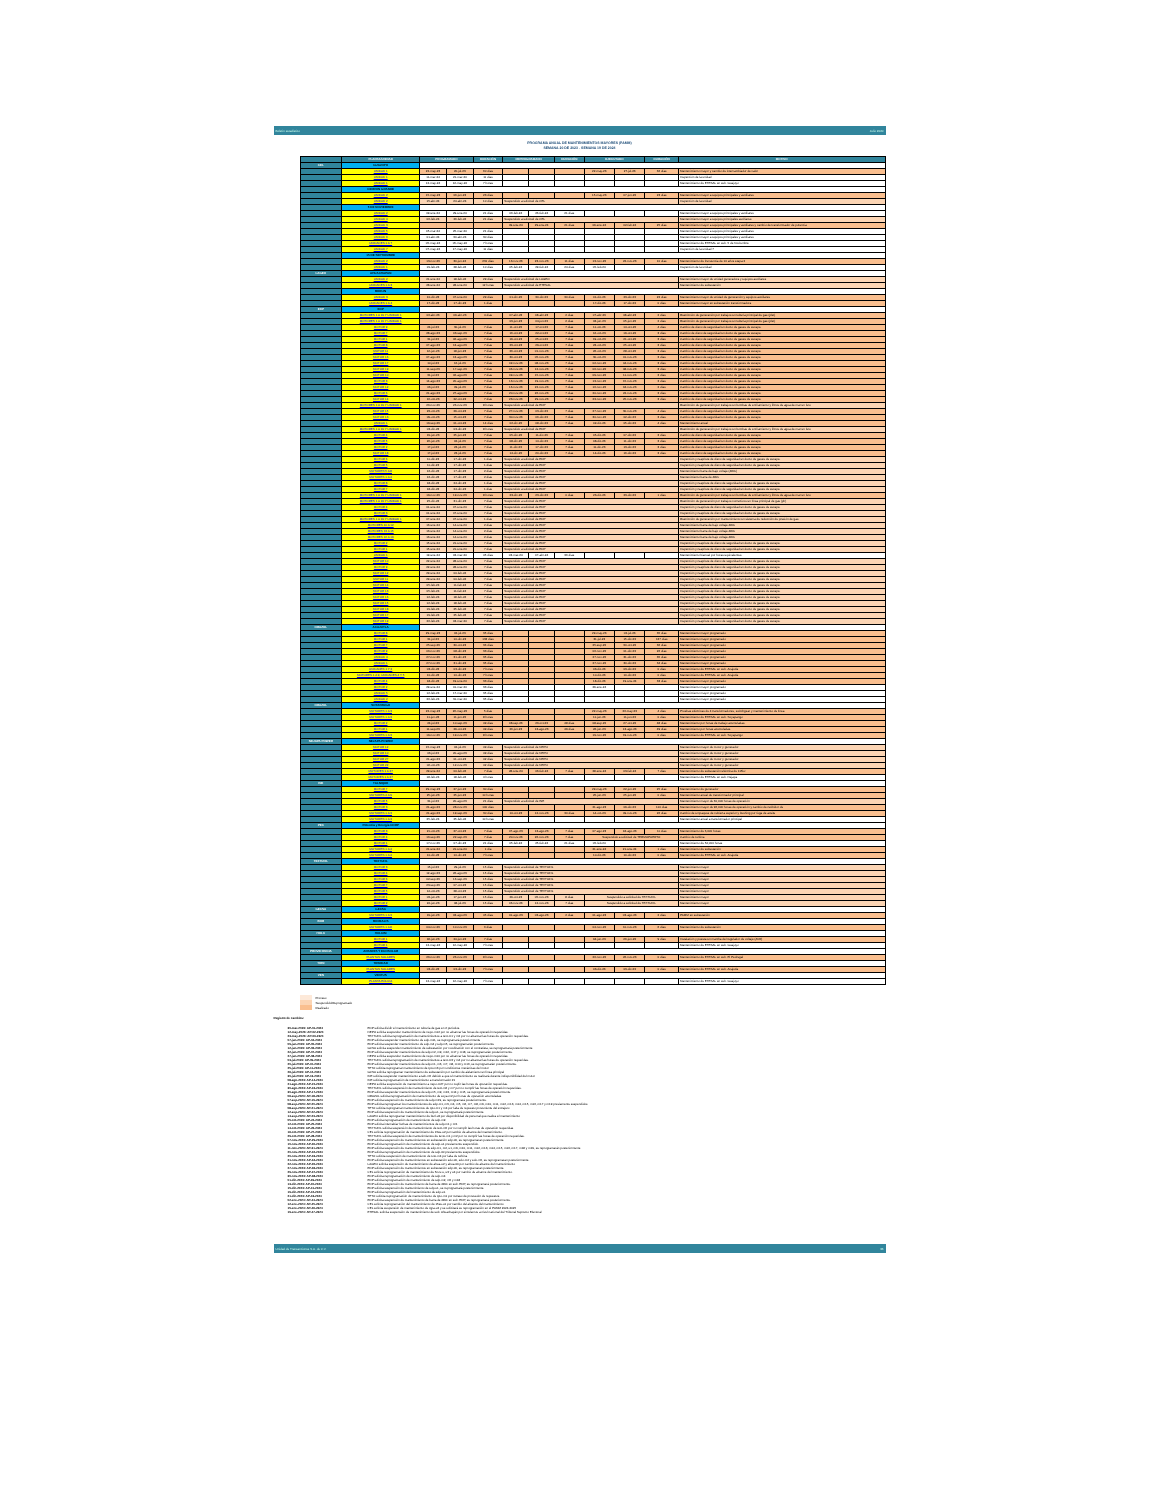Boletín estadístico Julio 2020
PROGRAMA ANUAL DE MANTENIMIENTOS MAYORES (PAMM)
SEMANA 20 DE 2023 - SEMANA 19 DE 2024
| | PLANTA/UNIDAD | PROGRAMADO | | DURACIÓN | REPROGRAMADO | | DURACIÓN | EJECUTADO | | DURACIÓN | MOTIVO |
| --- | --- | --- | --- | --- | --- | --- | --- | --- | --- | --- | --- |
| CEL | GUAJOYO | | | | | | | | | | |
| | UNIDAD 1 | 22-may-23 | 20-jul-23 | 60 días | | | | 22-may-23 | 27-jul-23 | 66 días | Mantenimiento mayor y cambio de intercambiador de calor |
| | UNIDAD 1 | 11-mar-24 | 21-mar-24 | 11 días | | | | | | | Inspección de la unidad |
| | UNIDAD 1 | 12-may-24 | 12-may-24 | 7 horas | | | | | | | Mantenimiento de ETESAL en sub. Guajoyo |
| | CERRON GRANDE | | | | | | | | | | |
| | UNIDAD 2 | 15-may-23 | 06-jun-23 | 23 días | | | | 15-may-23 | 07-jun-23 | 23 días | Mantenimiento mayor a equipos principales y auxiliares |
| | UNIDAD 2 | 15-abr-24 | 24-abr-24 | 10 días | Suspendido a solicitud de CEL | | | | | | Inspección de la unidad |
| | 5 DE NOVIEMBRE | | | | | | | | | | |
| | UNIDAD 2 | 09-ene-24 | 29-ene-24 | 21 días | 06-feb-24 | 26-feb-24 | 21 días | | | | Mantenimiento mayor a equipos principales y auxiliares |
| | UNIDAD 4 | 06-feb-24 | 26-feb-24 | 21 días | Suspendido a solicitud de CEL | | | | | | Mantenimiento mayor a equipos principales auxiliares |
| | UNIDAD 3 | | | | 09-ene-24 | 29-ene-24 | 21 días | 09-ene-24 | 02-feb-24 | 25 días | Mantenimiento mayor a equipos principales y auxiliares y cambio de transformador de potencia |
| | UNIDAD 5 | 05-mar-24 | 25-mar-24 | 21 días | | | | | | | Mantenimiento mayor a equipos principales y auxiliares |
| | UNIDAD 6 | 01-abr-24 | 30-abr-24 | 30 días | | | | | | | Mantenimiento mayor a equipos principales y auxiliares |
| | UNIDADES 1 A 7 | 05-may-24 | 05-may-24 | 7 horas | | | | | | | Mantenimiento de ETESAL en sub. 5 de Noviembre |
| | UNIDAD 7 | 07-may-24 | 17-may-24 | 11 días | | | | | | | Inspección de la unidad 7 |
| | 15 DE SEPTIEMBRE | | | | | | | | | | |
| | UNIDAD 2 | 13-nov-23 | 30-jun-24 | 231 días | 13-nov-23 | 23-nov-23 | 11 días | 13-nov-23 | 22-nov-23 | 10 días | Mantenimiento de frecuencia de 10 años etapa 2 |
| | UNIDAD 1 | 19-feb-24 | 28-feb-24 | 10 días | 05-feb-24 | 29-feb-24 | 24 días | 05-feb-24 | | | Inspección de la unidad |
| LAGEO | AHUACHAPAN | | | | | | | | | | |
| | UNIDAD 2 | 21-ene-24 | 18-feb-24 | 29 días | Suspendido a solicitud de LAGEO | | | | | | Mantenimiento mayor de unidad generadora y equipos auxiliares |
| | UNIDADES 1 A 3 | 28-ene-24 | 28-ene-24 | 12 horas | Suspendido a solicitud de ETESAL | | | | | | Mantenimiento de subestación |
| | BERLIN | | | | | | | | | | |
| | UNIDAD 3 | 10-dic-23 | 07-ene-24 | 29 días | 01-dic-23 | 30-dic-23 | 30 días | 01-dic-23 | 23-dic-23 | 22 días | Mantenimiento mayor de unidad de generación y equipos auxiliares |
| | UNIDADES 1 A 4 | 17-dic-23 | 17-dic-23 | 1 días | | | | 17-dic-23 | 17-dic-23 | 0 días | Mantenimiento mayor en subestación transformadora |
| EDP | EDP | | | | | | | | | | |
| | MOTORES 1 A 19 Y UNIDAD 1 | 06-abr-23 | 09-abr-23 | 4 días | 07-abr-23 | 08-abr-23 | 2 días | 07-abr-23 | 08-abr-23 | 2 días | Restricción de generación por trabajos en tubería principal de gas (plet) |
| | MOTORES 1 A 19 Y UNIDAD 1 | | | | 03-jun-23 | 04-jun-23 | 2 días | 03-jun-23 | 05-jun-23 | 2 días | Restricción de generación por trabajos en tubería principal de gas (plet) |
| | MOTOR 9 | 24-jul-23 | 30-jul-23 | 7 días | 11-oct-23 | 17-oct-23 | 7 días | 11-oct-23 | 14-oct-23 | 4 días | Cambio de disco de seguridad en ducto de gases de escape. |
| | MOTOR 7 | 28-ago-23 | 03-sep-23 | 7 días | 16-oct-23 | 22-oct-23 | 7 días | 16-oct-23 | 19-oct-23 | 3 días | Cambio de disco de seguridad en ducto de gases de escape. |
| | MOTOR 1 | 31-jul-23 | 06-ago-23 | 7 días | 19-oct-23 | 25-oct-23 | 7 días | 19-oct-23 | 21-oct-23 | 3 días | Cambio de disco de seguridad en ducto de gases de escape. |
| | MOTOR 8 | 07-ago-23 | 13-ago-23 | 7 días | 23-oct-23 | 29-oct-23 | 7 días | 23-oct-23 | 25-oct-23 | 3 días | Cambio de disco de seguridad en ducto de gases de escape. |
| | MOTOR 11 | 12-jun-23 | 18-jun-23 | 7 días | 26-oct-23 | 01-nov-23 | 7 días | 26-oct-23 | 28-oct-23 | 3 días | Cambio de disco de seguridad en ducto de gases de escape. |
| | MOTOR 16 | 07-ago-23 | 13-ago-23 | 7 días | 30-oct-23 | 05-nov-23 | 7 días | 30-oct-23 | 01-nov-23 | 3 días | Cambio de disco de seguridad en ducto de gases de escape. |
| | MOTOR 17 | 10-jul-23 | 16-jul-23 | 7 días | 02-nov-23 | 08-nov-23 | 7 días | 02-nov-23 | 04-nov-23 | 3 días | Cambio de disco de seguridad en ducto de gases de escape. |
| | MOTOR 19 | 11-sep-23 | 17-sep-23 | 7 días | 06-nov-23 | 12-nov-23 | 7 días | 06-nov-23 | 08-nov-23 | 3 días | Cambio de disco de seguridad en ducto de gases de escape. |
| | MOTOR 10 | 31-jul-23 | 06-ago-23 | 7 días | 09-nov-23 | 15-nov-23 | 7 días | 09-nov-23 | 11-nov-23 | 3 días | Cambio de disco de seguridad en ducto de gases de escape. |
| | MOTOR 3 | 14-ago-23 | 20-ago-23 | 7 días | 13-nov-23 | 19-nov-23 | 7 días | 13-nov-23 | 15-nov-23 | 3 días | Cambio de disco de seguridad en ducto de gases de escape. |
| | MOTOR 12 | 03-jul-23 | 09-jul-23 | 7 días | 16-nov-23 | 22-nov-23 | 7 días | 16-nov-23 | 18-nov-23 | 2 días | Cambio de disco de seguridad en ducto de gases de escape. |
| | MOTOR 6 | 21-ago-23 | 27-ago-23 | 7 días | 20-nov-23 | 26-nov-23 | 7 días | 20-nov-23 | 22-nov-23 | 3 días | Cambio de disco de seguridad en ducto de gases de escape. |
| | MOTOR 14 | 16-oct-23 | 22-oct-23 | 7 días | 23-nov-23 | 29-nov-23 | 7 días | 23-nov-23 | 25-nov-23 | 3 días | Cambio de disco de seguridad en ducto de gases de escape. |
| | MOTORES 1 A 19 Y UNIDAD 1 | 26-nov-23 | 26-nov-23 | 8 horas | Suspendido a solicitud de EDP | | | | | | Restricción de generación por trabajos en bombas de enfriamiento y filtros de agua de mar en fsru |
| | MOTOR 15 | 23-oct-23 | 29-oct-23 | 7 días | 27-nov-23 | 03-dic-23 | 7 días | 27-nov-23 | 30-nov-23 | 4 días | Cambio de disco de seguridad en ducto de gases de escape. |
| | MOTOR 13 | 09-oct-23 | 15-oct-23 | 7 días | 30-nov-23 | 06-dic-23 | 7 días | 30-nov-23 | 02-dic-23 | 3 días | Cambio de disco de seguridad en ducto de gases de escape. |
| | UNIDAD 1 | 19-sep-23 | 01-oct-23 | 14 días | 02-dic-23 | 08-dic-23 | 7 días | 02-dic-23 | 05-dic-23 | 4 días | Mantenimiento anual |
| | MOTORES 1 A 19 Y UNIDAD 1 | 03-dic-23 | 03-dic-23 | 8 horas | Suspendido a solicitud de EDP | | | | | | Restricción de generación por trabajos en bombas de enfriamiento y filtros de agua de mar en fsru |
| | MOTOR 4 | 19-jun-23 | 25-jun-23 | 7 días | 05-dic-23 | 11-dic-23 | 7 días | 05-dic-23 | 07-dic-23 | 3 días | Cambio de disco de seguridad en ducto de gases de escape. |
| | MOTOR 5 | 26-jun-23 | 02-jul-23 | 7 días | 08-dic-23 | 14-dic-23 | 7 días | 08-dic-23 | 11-dic-23 | 3 días | Cambio de disco de seguridad en ducto de gases de escape. |
| | MOTOR 2 | 17-jul-23 | 23-jul-23 | 7 días | 11-dic-23 | 17-dic-23 | 7 días | 11-dic-23 | 13-dic-23 | 3 días | Cambio de disco de seguridad en ducto de gases de escape. |
| | MOTOR 18 | 17-jul-23 | 23-jul-23 | 7 días | 14-dic-23 | 20-dic-23 | 7 días | 14-dic-23 | 16-dic-23 | 3 días | Cambio de disco de seguridad en ducto de gases de escape. |
| | MOTOR 6 | 11-dic-23 | 17-dic-23 | 1 días | Suspendido a solicitud de EDP | | | | | | Inspección y reapriete de disco de seguridad en ducto de gases de escape. |
| | MOTOR 5 | 11-dic-23 | 17-dic-23 | 1 días | Suspendido a solicitud de EDP | | | | | | Inspección y reapriete de disco de seguridad en ducto de gases de escape. |
| | MOTORES 5 A 8 | 16-dic-23 | 17-dic-23 | 2 días | Suspendido a solicitud de EDP | | | | | | Mantenimiento barra de bajo voltaje (480v) |
| | MOTORES 1 A 4 | 16-dic-23 | 17-dic-23 | 2 días | Suspendido a solicitud de EDP | | | | | | Mantenimiento barra de 480v |
| | MOTOR 8 | 18-dic-23 | 24-dic-23 | 1 días | Suspendido a solicitud de EDP | | | | | | Inspección y reapriete de disco de seguridad en ducto de gases de escape. |
| | MOTOR 7 | 18-dic-23 | 24-dic-23 | 1 días | Suspendido a solicitud de EDP | | | | | | Inspección y reapriete de disco de seguridad en ducto de gases de escape. |
| | MOTORES 1 A 19 Y UNIDAD 1 | 19-nov-23 | 19-nov-23 | 8 horas | 23-dic-23 | 23-dic-23 | 0 días | 23-dic-23 | 23-dic-23 | 1 días | Restricción de generación por trabajos en bombas de enfriamiento y filtros de agua de mar en fsru |
| | MOTORES 1 A 19 Y UNIDAD 1 | 25-dic-23 | 31-dic-23 | 7 días | Suspendido a solicitud de EDP | | | | | | Restricción de generación por trabajos correctivos en línea principal de gas (plr) |
| | MOTOR 4 | 01-ene-24 | 07-ene-24 | 7 días | Suspendido a solicitud de EDP | | | | | | Inspección y reapriete de disco de seguridad en ducto de gases de escape. |
| | MOTOR 3 | 01-ene-24 | 07-ene-24 | 7 días | Suspendido a solicitud de EDP | | | | | | Inspección y reapriete de disco de seguridad en ducto de gases de escape. |
| | MOTORES 1 A 19 Y UNIDAD 1 | 07-ene-24 | 07-ene-24 | 1 días | Suspendido a solicitud de EDP | | | | | | Restricción de generación por mantenimiento en sistema de reducción de presión de gas. |
| | MOTORES 10 A 12 | 13-ene-24 | 14-ene-24 | 2 días | Suspendido a solicitud de EDP | | | | | | Mantenimiento barra de bajo voltaje 480v |
| | MOTORES 13 A 15 | 13-ene-24 | 14-ene-24 | 2 días | Suspendido a solicitud de EDP | | | | | | Mantenimiento barra de bajo voltaje 480v |
| | MOTORES 16 A 19 | 13-ene-24 | 14-ene-24 | 2 días | Suspendido a solicitud de EDP | | | | | | Mantenimiento barra de bajo voltaje 480v |
| | MOTOR 2 | 15-ene-24 | 21-ene-24 | 7 días | Suspendido a solicitud de EDP | | | | | | Inspección y reapriete de disco de seguridad en ducto de gases de escape. |
| | MOTOR 1 | 15-ene-24 | 21-ene-24 | 7 días | Suspendido a solicitud de EDP | | | | | | Inspección y reapriete de disco de seguridad en ducto de gases de escape. |
| | UNIDAD 1 | 19-ene-24 | 03-mar-24 | 45 días | 03-mar-24 | 07-abr-24 | 36 días | | | | Mantenimiento bianual por horas equivalentes. |
| | MOTOR 10 | 22-ene-24 | 28-ene-24 | 7 días | Suspendido a solicitud de EDP | | | | | | Inspección y reapriete de disco de seguridad en ducto de gases de escape. |
| | MOTOR 9 | 22-ene-24 | 28-ene-24 | 7 días | Suspendido a solicitud de EDP | | | | | | Inspección y reapriete de disco de seguridad en ducto de gases de escape. |
| | MOTOR 12 | 29-ene-24 | 04-feb-24 | 7 días | Suspendido a solicitud de EDP | | | | | | Inspección y reapriete de disco de seguridad en ducto de gases de escape. |
| | MOTOR 11 | 29-ene-24 | 04-feb-24 | 7 días | Suspendido a solicitud de EDP | | | | | | Inspección y reapriete de disco de seguridad en ducto de gases de escape. |
| | MOTOR 14 | 05-feb-24 | 11-feb-24 | 7 días | Suspendido a solicitud de EDP | | | | | | Inspección y reapriete de disco de seguridad en ducto de gases de escape. |
| | MOTOR 13 | 05-feb-24 | 11-feb-24 | 7 días | Suspendido a solicitud de EDP | | | | | | Inspección y reapriete de disco de seguridad en ducto de gases de escape. |
| | MOTOR 16 | 12-feb-24 | 18-feb-24 | 7 días | Suspendido a solicitud de EDP | | | | | | Inspección y reapriete de disco de seguridad en ducto de gases de escape. |
| | MOTOR 15 | 12-feb-24 | 18-feb-24 | 7 días | Suspendido a solicitud de EDP | | | | | | Inspección y reapriete de disco de seguridad en ducto de gases de escape. |
| | MOTOR 18 | 19-feb-24 | 25-feb-24 | 7 días | Suspendido a solicitud de EDP | | | | | | Inspección y reapriete de disco de seguridad en ducto de gases de escape. |
| | MOTOR 17 | 19-feb-24 | 25-feb-24 | 7 días | Suspendido a solicitud de EDP | | | | | | Inspección y reapriete de disco de seguridad en ducto de gases de escape. |
| | MOTOR 19 | 26-feb-24 | 03-mar-24 | 7 días | Suspendido a solicitud de EDP | | | | | | Inspección y reapriete de disco de seguridad en ducto de gases de escape. |
| ORAZUL | ACAJUTLA | | | | | | | | | | |
| | MOTOR 8 | 29-may-23 | 02-jul-23 | 35 días | | | | 29-may-23 | 02-jul-23 | 35 días | Mantenimiento mayor programado |
| | MOTOR 1 | 31-jul-23 | 10-dic-23 | 133 días | | | | 31-jul-23 | 15-dic-23 | 137 días | Mantenimiento mayor programado |
| | MOTOR 7 | 25-sep-23 | 30-oct-23 | 36 días | | | | 25-sep-23 | 30-oct-23 | 36 días | Mantenimiento mayor programado |
| | MOTOR 9 | 06-nov-23 | 08-dic-23 | 33 días | | | | 06-nov-23 | 01-dic-23 | 26 días | Mantenimiento mayor programado |
| | UNIDAD 4 | 27-nov-23 | 31-dic-23 | 35 días | | | | 27-nov-23 | 31-dic-23 | 35 días | Mantenimiento mayor programado |
| | UNIDAD 1 | 27-nov-23 | 31-dic-23 | 35 días | | | | 27-nov-23 | 30-dic-23 | 34 días | Mantenimiento mayor programado |
| | UNIDADES 1 Y 2 | 03-dic-23 | 03-dic-23 | 7 horas | | | | 03-dic-23 | 03-dic-23 | 0 días | Mantenimiento de ETESAL en sub. Acajutla |
| | MOTORES 1 A 9, UNIDADES 4 Y 5 | 10-dic-23 | 10-dic-23 | 7 horas | | | | 10-dic-23 | 10-dic-23 | 0 días | Mantenimiento de ETESAL en sub. Acajutla |
| | MOTOR 4 | 18-dic-23 | 19-ene-24 | 33 días | | | | 18-dic-23 | 19-ene-24 | 33 días | Mantenimiento mayor programado |
| | MOTOR 2 | 29-ene-24 | 01-mar-24 | 33 días | | | | 29-ene-24 | | | Mantenimiento mayor programado |
| | UNIDAD 5 | 12-feb-24 | 17-mar-24 | 35 días | | | | | | | Mantenimiento mayor programado |
| | UNIDAD 2 | 26-feb-24 | 31-mar-24 | 35 días | | | | | | | Mantenimiento mayor programado |
| ORAZUL | SOYAPANGO | | | | | | | | | | |
| | MOTORES 1 A 3 | 22-may-23 | 26-may-23 | 5 días | | | | 22-may-23 | 26-may-23 | 4 días | Pruebas eléctricas de 4 transformadores, switchgear y mantenimiento de línea |
| | MOTORES 1 A 3 | 11-jun-23 | 11-jun-23 | 8 horas | | | | 11-jun-23 | 11-jun-23 | 0 días | Mantenimiento de ETESAL en sub. Soyapango |
| | MOTOR 2 | 24-jul-23 | 10-sep-23 | 49 días | 08-sep-23 | 26-oct-23 | 48 días | 08-sep-23 | 27-oct-23 | 48 días | Mantenimiento por horas de trabajo acumuladas. |
| | MOTOR 1 | 11-sep-23 | 29-oct-23 | 49 días | 26-jun-23 | 13-ago-23 | 49 días | 26-jun-23 | 13-ago-23 | 49 días | Mantenimiento por horas acumuladas. |
| | MOTORES 1 A 3 | 19-nov-23 | 19-nov-23 | 8 horas | | | | 19-nov-23 | 19-nov-23 | 0 días | Mantenimiento de ETESAL en sub. Soyapango |
| NEJAPA POWER | NEJAPA POWER | | | | | | | | | | |
| | MOTOR 12 | 15-may-23 | 02-jul-23 | 49 días | Suspendido a solicitud de NEPO | | | | | | Mantenimiento mayor de motor y generador. |
| | MOTOR 10 | 03-jul-23 | 20-ago-23 | 49 días | Suspendido a solicitud de NEPO | | | | | | Mantenimiento mayor de motor y generador. |
| | MOTOR 27 | 21-ago-23 | 01-oct-23 | 42 días | Suspendido a solicitud de NEPO | | | | | | Mantenimiento mayor de motor y generador. |
| | MOTOR 22 | 02-oct-23 | 12-nov-23 | 42 días | Suspendido a solicitud de NEPO | | | | | | Mantenimiento mayor de motor y generador. |
| | MOTORES 1 A 27 | 29-ene-24 | 04-feb-24 | 7 días | 28-ene-24 | 03-feb-24 | 7 días | 28-ene-24 | 03-feb-24 | 7 días | Mantenimiento de subestación eléctrica de 115kv |
| | MOTORES 1 A 27 | 18-feb-24 | 18-feb-24 | 4 horas | | | | | | | Mantenimiento de ETESAL en sub. Nejapa |
| INE | TALNIQUE | | | | | | | | | | |
| | MOTOR 7 | 29-may-23 | 27-jun-23 | 30 días | | | | 29-may-23 | 22-jun-23 | 25 días | Mantenimiento de generador |
| | MOTORES 4 A 9 | 25-jun-23 | 25-jun-23 | 10 horas | | | | 25-jun-23 | 25-jun-23 | 0 días | Mantenimiento anual de transformador principal |
| | MOTOR 5 | 31-jul-23 | 20-ago-23 | 21 días | Suspendido a solicitud de INE | | | | | | Mantenimiento mayor de 60,000 horas de operación |
| | MOTOR 3 | 21-ago-23 | 28-nov-23 | 100 días | | | | 21-ago-23 | 09-dic-23 | 110 días | Mantenimiento mayor de 96,000 horas de operación y cambio de recibidor de |
| | MOTORES 1 A 3 | 21-ago-23 | 19-sep-23 | 30 días | 14-oct-23 | 12-nov-23 | 30 días | 14-oct-23 | 09-nov-23 | 26 días | Cambio de empaques de cubierta superior y bushing por fuga de aceite |
| | MOTORES 1 A 3 | 25-feb-24 | 25-feb-24 | 10 horas | | | | | | | Mantenimiento anual a transformador principal |
| PEC | Potencia y Energía CORP | | | | | | | | | | |
| | MOTOR 3 | 21-oct-23 | 27-oct-23 | 7 días | 07-ago-23 | 13-ago-23 | 7 días | 07-ago-23 | 18-ago-23 | 11 días | Mantenimiento de 6,000 horas |
| | MOTOR 4 | 16-sep-23 | 22-sep-23 | 7 días | 20-nov-23 | 26-nov-23 | 7 días | Suspendido a solicitud de TERMOPUERTO | | | Cambio de turbina |
| | MOTOR 1 | 17-nov-23 | 07-dic-23 | 21 días | 05-feb-24 | 25-feb-24 | 21 días | 05-feb-24 | | | Mantenimiento de 54,000 horas |
| | MOTORES 1 A 4 | 21-ene-24 | 21-ene-24 | 1 día | | | | 21-ene-24 | 21-ene-24 | 1 días | Mantenimiento de subestación |
| | MOTORES 1 A 4 | 10-dic-23 | 10-dic-23 | 7 horas | | | | 10-dic-23 | 10-dic-23 | 0 días | Mantenimiento de ETESAL en sub. Acajutla |
| TEXTUFIL | TEXTUFIL | | | | | | | | | | |
| | MOTOR 3 | 15-jul-23 | 29-jul-23 | 15 días | Suspendido a solicitud de TEXTUFIL | | | | | | Mantenimiento mayor |
| | MOTOR 4 | 12-ago-23 | 26-ago-23 | 15 días | Suspendido a solicitud de TEXTUFIL | | | | | | Mantenimiento mayor |
| | MOTOR 6 | 02-sep-23 | 16-sep-23 | 15 días | Suspendido a solicitud de TEXTUFIL | | | | | | Mantenimiento mayor |
| | MOTOR 7 | 23-sep-23 | 07-oct-23 | 15 días | Suspendido a solicitud de TEXTUFIL | | | | | | Mantenimiento mayor |
| | MOTOR 5 | 14-oct-23 | 28-oct-23 | 15 días | Suspendido a solicitud de TEXTUFIL | | | | | | Mantenimiento mayor |
| | MOTOR 1 | 03-jun-23 | 17-jun-23 | 15 días | 29-oct-23 | 05-nov-23 | 8 días | Suspendido a solicitud de TEXTUFIL | | | Mantenimiento mayor |
| | MOTOR 2 | 24-jun-23 | 08-jul-23 | 15 días | 06-nov-23 | 12-nov-23 | 7 días | Suspendido a solicitud de TEXTUFIL | | | Mantenimiento mayor |
| GECSA | GECSA | | | | | | | | | | |
| | MOTORES 1 A 3 | 19-jun-23 | 03-ago-23 | 45 días | 01-ago-23 | 03-ago-23 | 2 días | 01-ago-23 | 03-ago-23 | 2 días | PAMM en subestación |
| BOR | BOREALIS | | | | | | | | | | |
| | MOTORES 1 A 8 | 04-nov-23 | 10-nov-23 | 6 días | | | | 04-nov-23 | 10-nov-23 | 6 días | Mantenimiento de subestación |
| HOLC | HOLCIM | | | | | | | | | | |
| | MOTOR 1 | 18-jun-23 | 24-jun-23 | 7 días | | | | 18-jun-23 | 26-jun-23 | 9 días | Instalación y puesta en marcha del regulador de voltaje (AVR) |
| | MOTOR 1 | 12-may-24 | 12-may-24 | 7 horas | | | | | | | Mantenimiento de ETESAL en sub. Guajoyo |
| PROVID ENCIA | ANTARES Y ECOSOLAR | | | | | | | | | | |
| | PLANTAS SOLARES | 26-nov-23 | 26-nov-23 | 8 horas | | | | 26-nov-23 | 26-nov-23 | 0 días | Mantenimiento de ETESAL en sub. El Pedregal |
| TRIN | TRINIDAD | | | | | | | | | | |
| | PLANTAS SOLARES | 03-dic-23 | 03-dic-23 | 7 horas | | | | 03-dic-23 | 03-dic-23 | 0 días | Mantenimiento de ETESAL en sub. Acajutla |
| VEN | VENTUS | | | | | | | | | | |
| | PLANTA EÓLICA | 12-may-24 | 12-may-24 | 7 horas | | | | | | | Mantenimiento de ETESAL en sub. Guajoyo |
Proceso
Suspendido/Reprogramado
Realizado
Registro de cambios:
30-mar-2023: AP-01-2324 EDP solicita dividir el mantenimiento en tubería de gas en 2 períodos.
12-may-2023: AP-02-2324 NEPO solicita suspender mantenimiento de nepo-m12 por no alcanzar las horas de operación requeridas.
23-may-2023: AP-03-2324 TEXTUFIL solicita reprogramación de mantenimientos a text-m1 y m2 por no alcanzar las horas de operación requeridas.
07-jun-2023: AP-04-2324 EDP solicita suspender mantenimiento de edp-m11, se reprogramará posteriormente
09-jun-2023: AP-05-2324 EDP solicita suspender mantenimiento de edp-m4 y edp-m5, se reprogramarán posteriormente
12-jun-2023: AP-06-2324 GCSA solicita suspender mantenimiento de subestación por coodinación con el contratista, se reprogramará posteriormente
22-jun-2023: AP-07-2324 EDP solicita suspender mantenimientos de edp-m2, m9, m12, m17 y m18, se reprogramarán posteriormente.
27-jun-2023: AP-08-2324 NEPO solicita suspender mantenimiento de nepo-m10 por no alcanzar las horas de operación requeridas.
03-jul-2023: AP-09-2324 TEXTUFIL solicita reprogramación de mantenimientos a text-m3 y m4 por no alcanzar las horas de operación requeridas.
20-jul-2023: AP-10-2324 EDP solicita suspender mantenimientos de edp-m1, m6, m7, m8, m10 y m16, se reprogramarán posteriormente.
25-jul-2023: AP-11-2324 TPTO solicita reprogramar mantenimiento de tpto-m3 por condiciones mecánicas del motor
26-jul-2023: AP-12-2324 GCSA solicita reprogramar mantenimiento de subestación por cambio de aislamiento en línea principal
30-jul-2023: AP-13-2324 INE solicita suspender mantenimiento a taln-m5 debido a que el mantenimiento se realizará durante indisponibilidad del motor
08-ago-2023: AP-14-2324 INE solicita reprogramación de mantenimiento a transformador #1
21-ago-2023: AP-15-2324 NEPO solicita suspensión de mantenimiento a nepo-m27 por no cuplir las horas de operación requeridas.
30-ago-2023: AP-16-2324 TEXTUFIL solicita suspensión de mantenimiento de text-m6 y m7 por no cumplir las horas de operación requeridas.
30-ago-2023: AP-17-2324 EDP solicita suspender mantenimientos de edp-m5, m9, m13, m14 y m15, se reprogramará posteriormente.
06-sep-2023: AP-18-2324 ORAZUL solicita reprogramación de mantenimiento de soya-m2 por horas de operación acumuladas
07-sep-2023: AP-19-2324 EDP solicita suspensión de mantenimiento de edp-m19, se reprogramará posteriormente.
08-sep-2023: AP-20-2324 EDP solicita reprogramar los mantenimientos de edp-m1, m3, m4, m5, m6, m7, m8, m9, m10, m11, m12, m13, m14, m15, m16, m17 y m19 previamente suspendidos
08-sep-2023: AP-21-2324 TPTO solicita reprogramar mantenimientos de tpto-m1 y m4 por falta de repuesto proveniente del extrajero
12-sep-2023: AP-22-2324 EDP solicita suspensión de mantenimiento de edp-u1, se reprogramará posteriormente.
14-sep-2023: AP-23-2324 LAGEO solicita reprogramar mantenimiento de berl-u3 por disponibilidad de personal que realiza el mantenimiento
05-oct-2023: AP-24-2324 EDP solicita reprogramación de mantenimiento de edp-m9
12-oct-2023: AP-25-2324 EDP solicita intercabiar fechas de mantenimientos de edp-m1 y m3.
14-oct-2023: AP-26-2324 TEXTUFIL solicita suspensión de mantenimiento de text-m5 por no cumplir las horas de operación requeridas
16-oct-2023: AP-27-2324 CEL solicita reprogramación de mantenimiento de 15se-u2 por cambio de alcance del mantenimiento.
29-oct-2023: AP-28-2324 TEXTUFIL solicita suspensión de mantenimientos de texto-m1 y m2 por no cumplir las horas de operación requeridas.
07-nov-2023: AP-29-2324 EDP solicita suspensión de mantenimientos en subestación edp-00, se reprogramaran posteriormente.
10-nov-2023: AP-30-2324 EDP solicita reprogramación de mantenimiento de edp-u1 previamente suspendido.
11-nov-2023: AP-31-2324 EDP solicita suspensión de mantenimientos de edp-m1, m2, u1, m9, m10, m11, m12, m13, m14, m15, m16, m17, m18 y m19, se reprogramarán posteriormente
20-nov-2023: AP-32-2324 EDP solicita reprogramación de mantenimiento de edp-00 previamente suspendidos.
20-nov-2023: AP-33-2324 TPTO solicita suspensión de mantenimiento de toto-m4 por falta de turbina
21-nov-2023: AP-34-2324 EDP solicita suspensión de mantenimientos en subestación edo-00, edo-m4 y edo-m5, se reprogramaran posteriormente.
22-nov-2023: AP-35-2324 LAGEO solicita suspensión de mantenimiento de ahua-u2 y ahua-00 por cambio de alcance del mantenimiento
27-nov-2023: AP-36-2324 EDP solicita suspensión de mantenimientos en subestación edp-00, se reprogramaran posteriormente.
29-nov-2023: AP-37-2324 CEL solicita reprogramación de mantenimiento de 5nov-u, u3 y u4 por cambio de alcance del mantenimiento.
30-nov-2023: AP-38-2324 EDP solicita reprogramación de mantenimiento de edp-m4
01-dic-2023: AP-39-2324 EDP solicita reprogramación de mantenimiento de edp-m2, m5 y m18
13-dic-2023: AP-40-2324 EDP solicita suspensión de mantenimiento de barra de 480v en sub. EDP, se reprogramará posteriormente.
15-dic-2023: AP-41-2324 EDP solicita suspensión de mantenimiento de edp-u1, se reprogramará posteriormente.
19-dic-2023: AP-42-2324 EDP solicita reprogramación del mantenimiento de edp-u1.
21-dic-2023: AP-43-2324 TPTO solicita reprogramación de mantenimiento de tpto-m1 por retraso de proveedor de repuestos.
02-ene-2024: AP-44-2324 EDP solicita suspensión de mantenimiento de barra de 480v en sub. EDP, se reprogramará posteriormente.
12-ene-2024: AP-45-2324 CEL solicita reprogramación del mantenimiento de 15se-u1 por cambio del alcance del mantenimiento.
15-ene-2024: AP-46-2324 CEL solicita suspensión de mantenimiento de cgra-u2 y se solicitará su reprogramación en el PAMM 2024-2025
19-ene-2024: AP-47-2324 ETESAL solicita suspensión de mantenimiento de sub. Ahuachapán por simulacros a nivel nacional del Tribunal Supremo Electoral
Unidad de Transacciones S.A. de C.V. 36